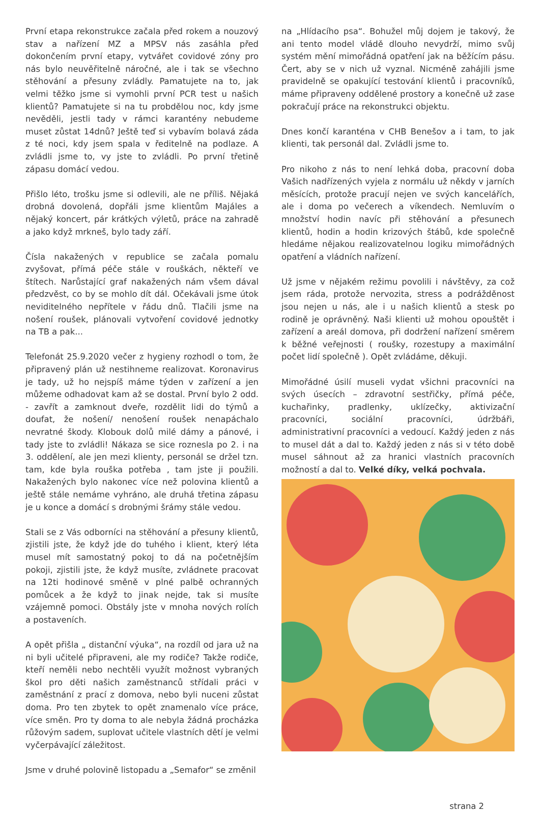První etapa rekonstrukce začala před rokem a nouzový stav a nařízení MZ a MPSV nás zasáhla před dokončením první etapy, vytvářet covidové zóny pro nás bylo neuvěřitelně náročné, ale i tak se všechno stěhování a přesuny zvládly. Pamatujete na to, jak velmi těžko jsme si vymohli první PCR test u našich klientů? Pamatujete si na tu probdělou noc, kdy jsme nevěděli, jestli tady v rámci karantény nebudeme muset zůstat 14dnů? Ještě teď si vybavím bolavá záda z té noci, kdy jsem spala v ředitelně na podlaze. A zvládli jsme to, vy jste to zvládli. Po první třetině zápasu domácí vedou.
Přišlo léto, trošku jsme si odlevili, ale ne příliš. Nějaká drobná dovolená, dopřáli jsme klientům Majáles a nějaký koncert, pár krátkých výletů, práce na zahradě a jako když mrkneš, bylo tady září.
Čísla nakažených v republice se začala pomalu zvyšovat, přímá péče stále v rouškách, někteří ve štítech. Narůstající graf nakažených nám všem dával předzvěst, co by se mohlo dít dál. Očekávali jsme útok neviditelného nepřítele v řádu dnů. Tlačili jsme na nošení roušek, plánovali vytvoření covidové jednotky na TB a pak...
Telefonát 25.9.2020 večer z hygieny rozhodl o tom, že připravený plán už nestihneme realizovat. Koronavirus je tady, už ho nejspíš máme týden v zařízení a jen můžeme odhadovat kam až se dostal. První bylo 2 odd. - zavřít a zamknout dveře, rozdělit lidi do týmů a doufat, že nošení/ nenošení roušek nenapáchalo nevratné škody. Klobouk dolů milé dámy a pánové, i tady jste to zvládli! Nákaza se sice roznesla po 2. i na 3. oddělení, ale jen mezi klienty, personál se držel tzn. tam, kde byla rouška potřeba , tam jste ji použili. Nakažených bylo nakonec více než polovina klientů a ještě stále nemáme vyhráno, ale druhá třetina zápasu je u konce a domácí s drobnými šrámy stále vedou.
Stali se z Vás odborníci na stěhování a přesuny klientů, zjistili jste, že když jde do tuhého i klient, který léta musel mít samostatný pokoj to dá na početnějším pokoji, zjistili jste, že když musíte, zvládnete pracovat na 12ti hodinové směně v plné palbě ochranných pomůcek a že když to jinak nejde, tak si musíte vzájemně pomoci. Obstály jste v mnoha nových rolích a postaveních.
A opět přišla „ distanční výuka“, na rozdíl od jara už na ni byli učitelé připraveni, ale my rodiče? Takže rodiče, kteří neměli nebo nechtěli využít možnost vybraných škol pro děti našich zaměstnanců střídali práci v zaměstnání z prací z domova, nebo byli nuceni zůstat doma. Pro ten zbytek to opět znamenalo více práce, více směn. Pro ty doma to ale nebyla žádná procházka růžovým sadem, suplovat učitele vlastních dětí je velmi vyčerpávající záležitost.
Jsme v druhé polovině listopadu a „Semafor“ se změnil
na „Hlídacího psa“. Bohužel můj dojem je takový, že ani tento model vládě dlouho nevydrží, mimo svůj systém mění mimořádná opatření jak na běžícím pásu. Čert, aby se v nich už vyznal. Nicméně zahájili jsme pravidelně se opakující testování klientů i pracovníků, máme připraveny oddělené prostory a konečně už zase pokračují práce na rekonstrukci objektu.
Dnes končí karanténa v CHB Benešov a i tam, to jak klienti, tak personál dal. Zvládli jsme to.
Pro nikoho z nás to není lehká doba, pracovní doba Vašich nadřízených vyjela z normálu už někdy v jarních měsících, protože pracují nejen ve svých kancelářích, ale i doma po večerech a víkendech. Nemluvím o množství hodin navíc při stěhování a přesunech klientů, hodin a hodin krizových štábů, kde společně hledáme nějakou realizovatelnou logiku mimořádných opatření a vládních nařízení.
Už jsme v nějakém režimu povolili i návštěvy, za což jsem ráda, protože nervozita, stress a podrážděnost jsou nejen u nás, ale i u našich klientů a stesk po rodině je oprávněný. Naši klienti už mohou opouštět i zařízení a areál domova, při dodržení nařízení směrem k běžné veřejnosti ( roušky, rozestupy a maximální počet lidí společně ). Opět zvládáme, děkuji.
Mimořádné úsilí museli vydat všichni pracovníci na svých úsecích – zdravotní sestřičky, přímá péče, kuchařinky, pradlenky, uklízečky, aktivizační pracovníci, sociální pracovníci, údržbáři, administrativní pracovníci a vedoucí. Každý jeden z nás to musel dát a dal to. Každý jeden z nás si v této době musel sáhnout až za hranici vlastních pracovních možností a dal to. Velké díky, velká pochvala.
strana 2